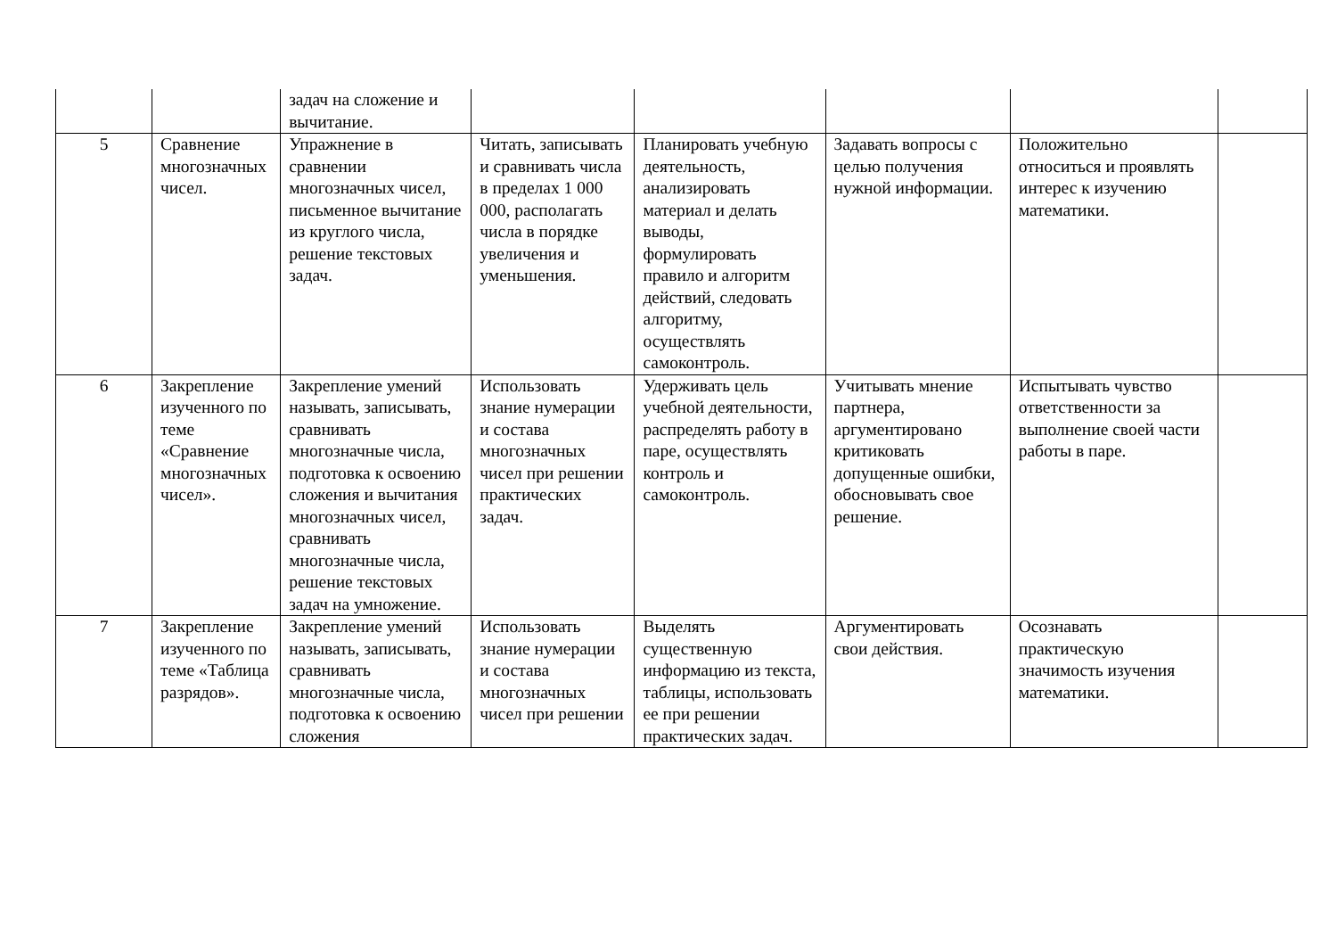| | | задач на сложение и вычитание. | | | | | |
| 5 | Сравнение многозначных чисел. | Упражнение в сравнении многозначных чисел, письменное вычитание из круглого числа, решение текстовых задач. | Читать, записывать и сравнивать числа в пределах 1 000 000, располагать числа в порядке увеличения и уменьшения. | Планировать учебную деятельность, анализировать материал и делать выводы, формулировать правило и алгоритм действий, следовать алгоритму, осуществлять самоконтроль. | Задавать вопросы с целью получения нужной информации. | Положительно относиться и проявлять интерес к изучению математики. | |
| 6 | Закрепление изученного по теме «Сравнение многозначных чисел». | Закрепление умений называть, записывать, сравнивать многозначные числа, подготовка к освоению сложения и вычитания многозначных чисел, сравнивать многозначные числа, решение текстовых задач на умножение. | Использовать знание нумерации и состава многозначных чисел при решении практических задач. | Удерживать цель учебной деятельности, распределять работу в паре, осуществлять контроль и самоконтроль. | Учитывать мнение партнера, аргументировано критиковать допущенные ошибки, обосновывать свое решение. | Испытывать чувство ответственности за выполнение своей части работы в паре. | |
| 7 | Закрепление изученного по теме «Таблица разрядов». | Закрепление умений называть, записывать, сравнивать многозначные числа, подготовка к освоению сложения | Использовать знание нумерации и состава многозначных чисел при решении | Выделять существенную информацию из текста, таблицы, использовать ее при решении практических задач. | Аргументировать свои действия. | Осознавать практическую значимость изучения математики. | |